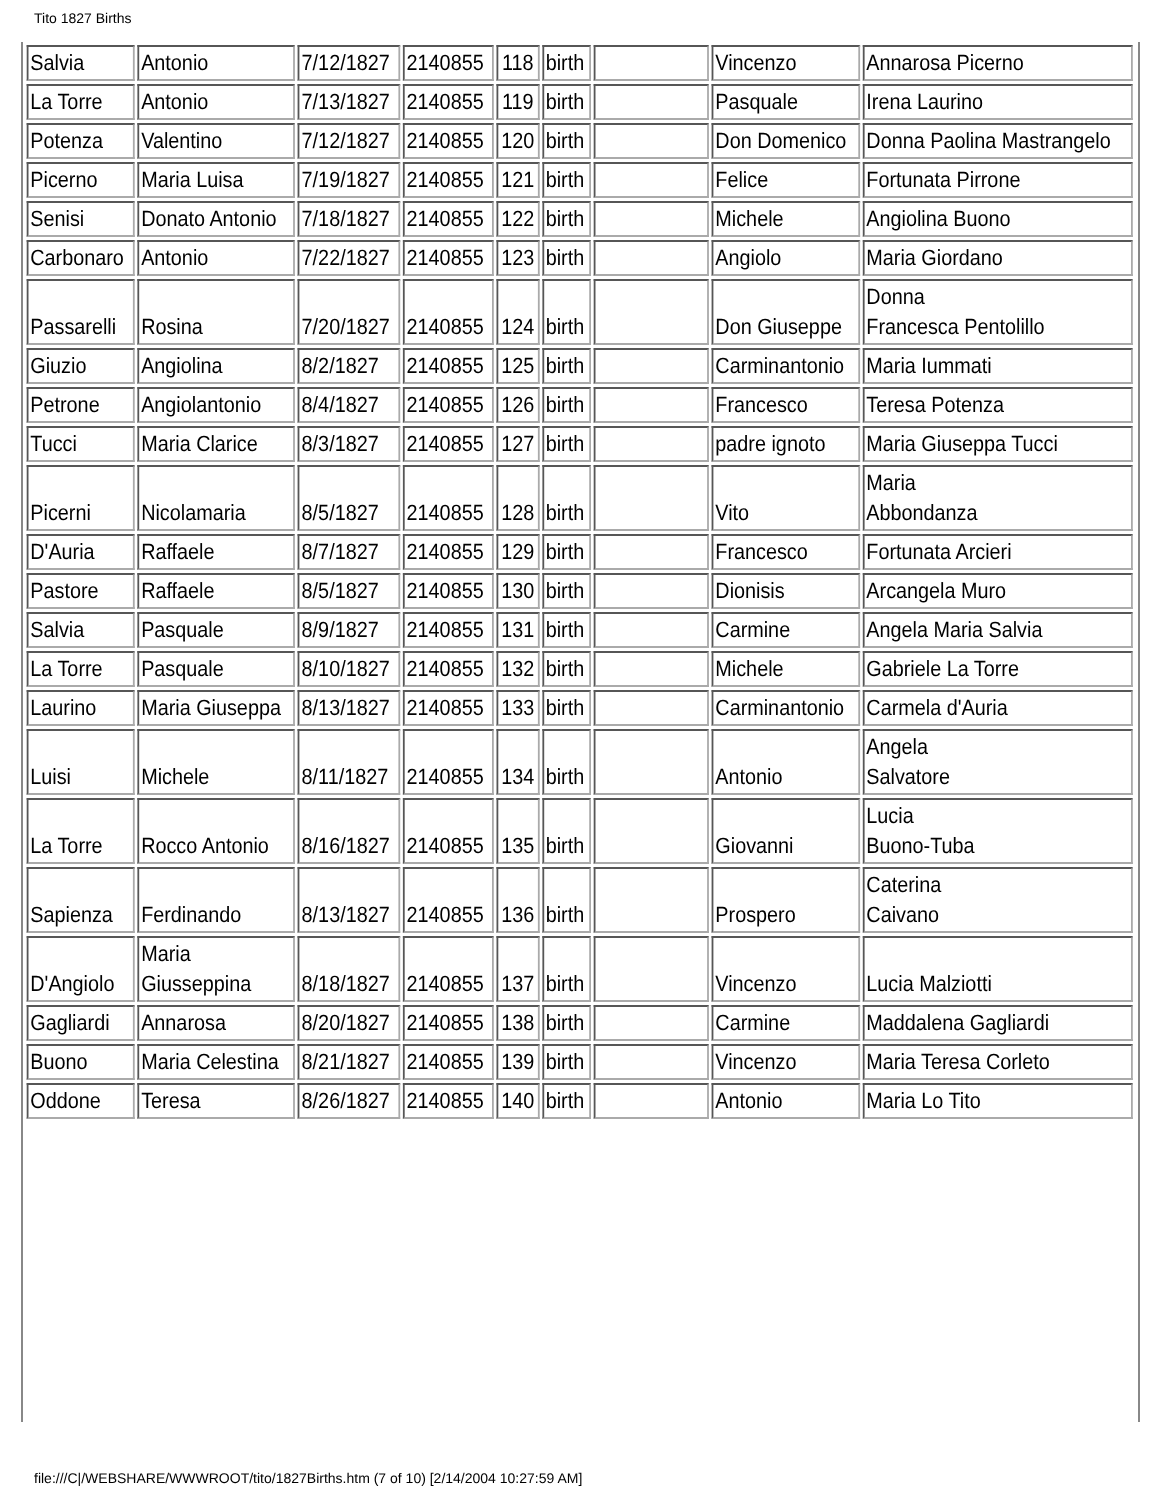Tito 1827 Births
| Salvia | Antonio | 7/12/1827 | 2140855 | 118 | birth | | Vincenzo | Annarosa Picerno |
| La Torre | Antonio | 7/13/1827 | 2140855 | 119 | birth | | Pasquale | Irena Laurino |
| Potenza | Valentino | 7/12/1827 | 2140855 | 120 | birth | | Don Domenico | Donna Paolina Mastrangelo |
| Picerno | Maria Luisa | 7/19/1827 | 2140855 | 121 | birth | | Felice | Fortunata Pirrone |
| Senisi | Donato Antonio | 7/18/1827 | 2140855 | 122 | birth | | Michele | Angiolina Buono |
| Carbonaro | Antonio | 7/22/1827 | 2140855 | 123 | birth | | Angiolo | Maria Giordano |
| Passarelli | Rosina | 7/20/1827 | 2140855 | 124 | birth | | Don Giuseppe | Donna Francesca Pentolillo |
| Giuzio | Angiolina | 8/2/1827 | 2140855 | 125 | birth | | Carminantonio | Maria Iummati |
| Petrone | Angiolantonio | 8/4/1827 | 2140855 | 126 | birth | | Francesco | Teresa Potenza |
| Tucci | Maria Clarice | 8/3/1827 | 2140855 | 127 | birth | | padre ignoto | Maria Giuseppa Tucci |
| Picerni | Nicolamaria | 8/5/1827 | 2140855 | 128 | birth | | Vito | Maria Abbondanza |
| D'Auria | Raffaele | 8/7/1827 | 2140855 | 129 | birth | | Francesco | Fortunata Arcieri |
| Pastore | Raffaele | 8/5/1827 | 2140855 | 130 | birth | | Dionisis | Arcangela Muro |
| Salvia | Pasquale | 8/9/1827 | 2140855 | 131 | birth | | Carmine | Angela Maria Salvia |
| La Torre | Pasquale | 8/10/1827 | 2140855 | 132 | birth | | Michele | Gabriele La Torre |
| Laurino | Maria Giuseppa | 8/13/1827 | 2140855 | 133 | birth | | Carminantonio | Carmela d'Auria |
| Luisi | Michele | 8/11/1827 | 2140855 | 134 | birth | | Antonio | Angela Salvatore |
| La Torre | Rocco Antonio | 8/16/1827 | 2140855 | 135 | birth | | Giovanni | Lucia Buono-Tuba |
| Sapienza | Ferdinando | 8/13/1827 | 2140855 | 136 | birth | | Prospero | Caterina Caivano |
| D'Angiolo | Maria Giusseppina | 8/18/1827 | 2140855 | 137 | birth | | Vincenzo | Lucia Malziotti |
| Gagliardi | Annarosa | 8/20/1827 | 2140855 | 138 | birth | | Carmine | Maddalena Gagliardi |
| Buono | Maria Celestina | 8/21/1827 | 2140855 | 139 | birth | | Vincenzo | Maria Teresa Corleto |
| Oddone | Teresa | 8/26/1827 | 2140855 | 140 | birth | | Antonio | Maria Lo Tito |
file:///C|/WEBSHARE/WWWROOT/tito/1827Births.htm (7 of 10) [2/14/2004 10:27:59 AM]